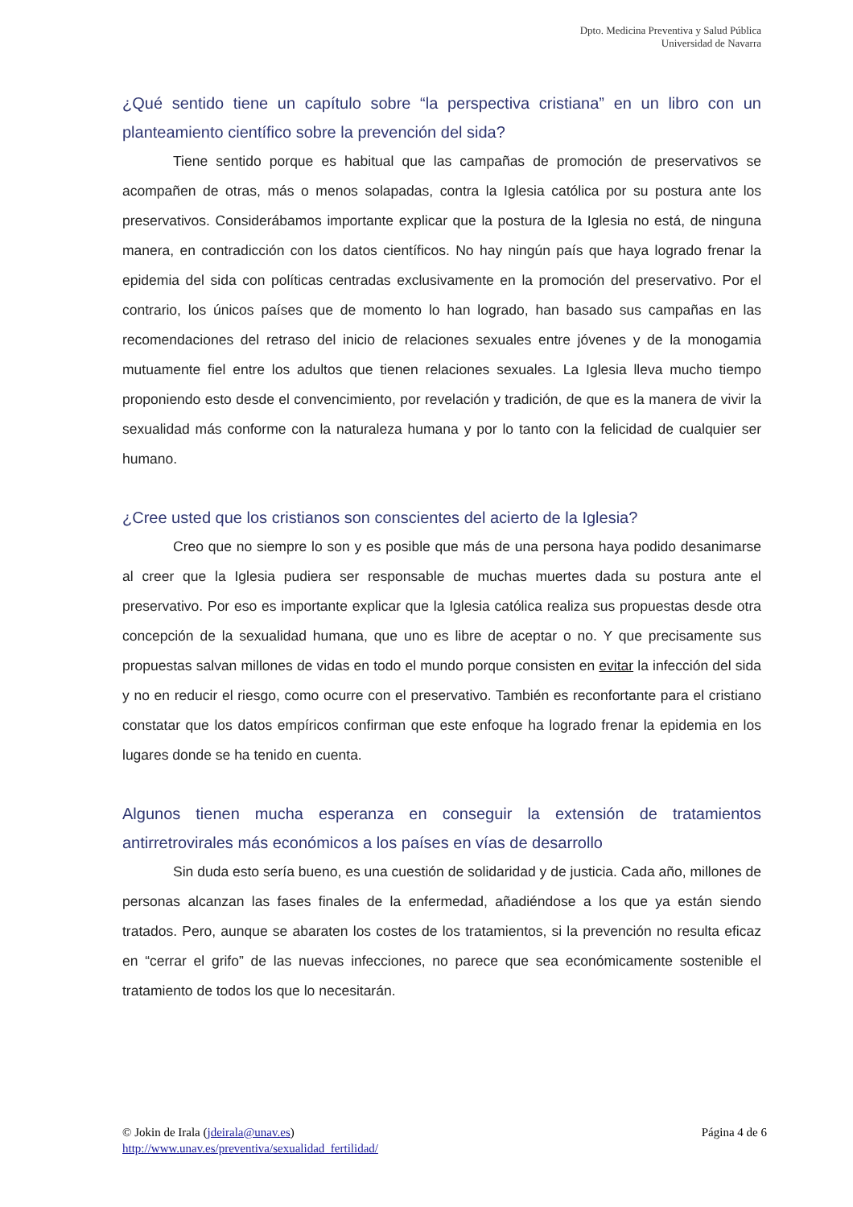Dpto. Medicina Preventiva y Salud Pública
Universidad de Navarra
¿Qué sentido tiene un capítulo sobre “la perspectiva cristiana” en un libro con un planteamiento científico sobre la prevención del sida?
Tiene sentido porque es habitual que las campañas de promoción de preservativos se acompañen de otras, más o menos solapadas, contra la Iglesia católica por su postura ante los preservativos. Considerábamos importante explicar que la postura de la Iglesia no está, de ninguna manera, en contradicción con los datos científicos. No hay ningún país que haya logrado frenar la epidemia del sida con políticas centradas exclusivamente en la promoción del preservativo. Por el contrario, los únicos países que de momento lo han logrado, han basado sus campañas en las recomendaciones del retraso del inicio de relaciones sexuales entre jóvenes y de la monogamia mutuamente fiel entre los adultos que tienen relaciones sexuales. La Iglesia lleva mucho tiempo proponiendo esto desde el convencimiento, por revelación y tradición, de que es la manera de vivir la sexualidad más conforme con la naturaleza humana y por lo tanto con la felicidad de cualquier ser humano.
¿Cree usted que los cristianos son conscientes del acierto de la Iglesia?
Creo que no siempre lo son y es posible que más de una persona haya podido desanimarse al creer que la Iglesia pudiera ser responsable de muchas muertes dada su postura ante el preservativo. Por eso es importante explicar que la Iglesia católica realiza sus propuestas desde otra concepción de la sexualidad humana, que uno es libre de aceptar o no. Y que precisamente sus propuestas salvan millones de vidas en todo el mundo porque consisten en evitar la infección del sida y no en reducir el riesgo, como ocurre con el preservativo. También es reconfortante para el cristiano constatar que los datos empíricos confirman que este enfoque ha logrado frenar la epidemia en los lugares donde se ha tenido en cuenta.
Algunos tienen mucha esperanza en conseguir la extensión de tratamientos antirretrovirales más económicos a los países en vías de desarrollo
Sin duda esto sería bueno, es una cuestión de solidaridad y de justicia. Cada año, millones de personas alcanzan las fases finales de la enfermedad, añadiéndose a los que ya están siendo tratados. Pero, aunque se abaraten los costes de los tratamientos, si la prevención no resulta eficaz en “cerrar el grifo” de las nuevas infecciones, no parece que sea económicamente sostenible el tratamiento de todos los que lo necesitarán.
© Jokin de Irala (jdeirala@unav.es)
http://www.unav.es/preventiva/sexualidad_fertilidad/
Página 4 de 6